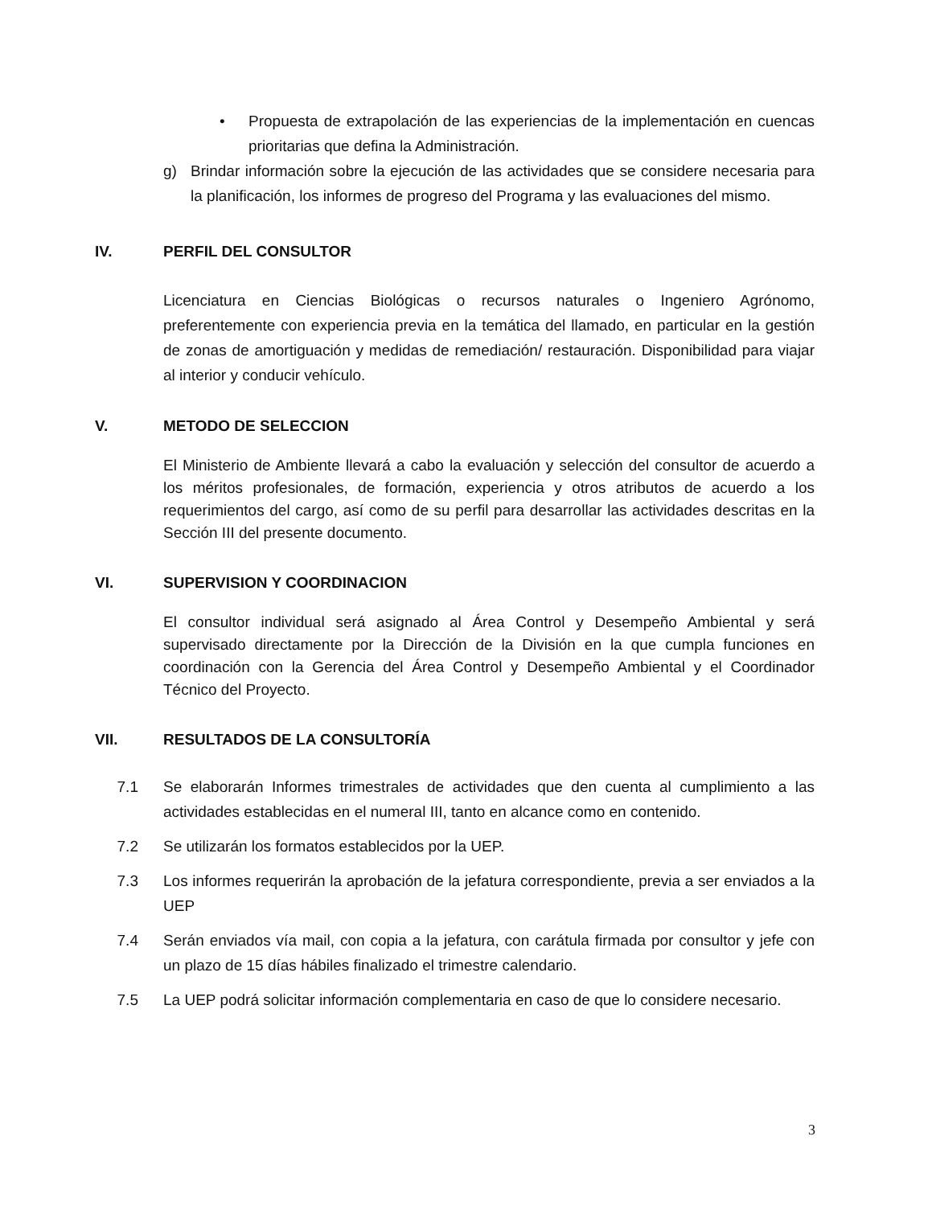• Propuesta de extrapolación de las experiencias de la implementación en cuencas prioritarias que defina la Administración.
g) Brindar información sobre la ejecución de las actividades que se considere necesaria para la planificación, los informes de progreso del Programa y las evaluaciones del mismo.
IV. PERFIL DEL CONSULTOR
Licenciatura en Ciencias Biológicas o recursos naturales o Ingeniero Agrónomo, preferentemente con experiencia previa en la temática del llamado, en particular en la gestión de zonas de amortiguación y medidas de remediación/ restauración. Disponibilidad para viajar al interior y conducir vehículo.
V. METODO DE SELECCION
El Ministerio de Ambiente llevará a cabo la evaluación y selección del consultor de acuerdo a los méritos profesionales, de formación, experiencia y otros atributos de acuerdo a los requerimientos del cargo, así como de su perfil para desarrollar las actividades descritas en la Sección III del presente documento.
VI. SUPERVISION Y COORDINACION
El consultor individual será asignado al Área Control y Desempeño Ambiental y será supervisado directamente por la Dirección de la División en la que cumpla funciones en coordinación con la Gerencia del Área Control y Desempeño Ambiental y el Coordinador Técnico del Proyecto.
VII. RESULTADOS DE LA CONSULTORÍA
7.1 Se elaborarán Informes trimestrales de actividades que den cuenta al cumplimiento a las actividades establecidas en el numeral III, tanto en alcance como en contenido.
7.2 Se utilizarán los formatos establecidos por la UEP.
7.3 Los informes requerirán la aprobación de la jefatura correspondiente, previa a ser enviados a la UEP
7.4 Serán enviados vía mail, con copia a la jefatura, con carátula firmada por consultor y jefe con un plazo de 15 días hábiles finalizado el trimestre calendario.
7.5 La UEP podrá solicitar información complementaria en caso de que lo considere necesario.
3